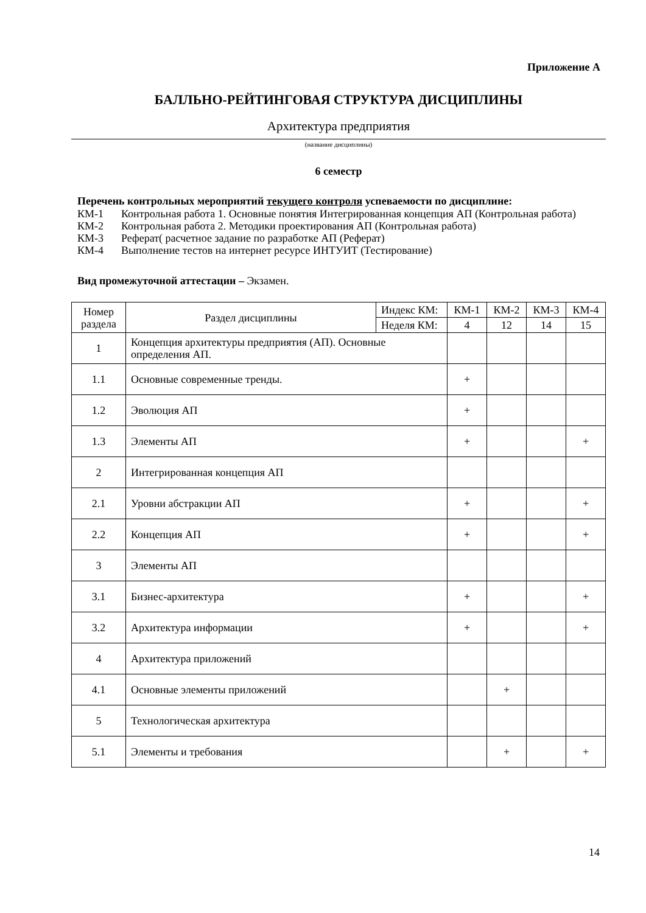Приложение А
БАЛЛЬНО-РЕЙТИНГОВАЯ СТРУКТУРА ДИСЦИПЛИНЫ
Архитектура предприятия
(название дисциплины)
6 семестр
Перечень контрольных мероприятий текущего контроля успеваемости по дисциплине:
КМ-1 Контрольная работа 1. Основные понятия Интегрированная концепция АП (Контрольная работа)
КМ-2 Контрольная работа 2. Методики проектирования АП (Контрольная работа)
КМ-3 Реферат( расчетное задание по разработке АП (Реферат)
КМ-4 Выполнение тестов на интернет ресурсе ИНТУИТ (Тестирование)
Вид промежуточной аттестации – Экзамен.
| Номер раздела | Раздел дисциплины | Индекс КМ: | КМ-1 | КМ-2 | КМ-3 | КМ-4 |
| --- | --- | --- | --- | --- | --- | --- |
| | | Неделя КМ: | 4 | 12 | 14 | 15 |
| 1 | Концепция архитектуры предприятия (АП). Основные определения АП. | | | | | |
| 1.1 | Основные современные тренды. | | + | | | |
| 1.2 | Эволюция АП | | + | | | |
| 1.3 | Элементы АП | | + | | | + |
| 2 | Интегрированная концепция АП | | | | | |
| 2.1 | Уровни абстракции АП | | + | | | + |
| 2.2 | Концепция АП | | + | | | + |
| 3 | Элементы АП | | | | | |
| 3.1 | Бизнес-архитектура | | + | | | + |
| 3.2 | Архитектура информации | | + | | | + |
| 4 | Архитектура приложений | | | | | |
| 4.1 | Основные элементы приложений | | | + | | |
| 5 | Технологическая архитектура | | | | | |
| 5.1 | Элементы и требования | | | + | | + |
14